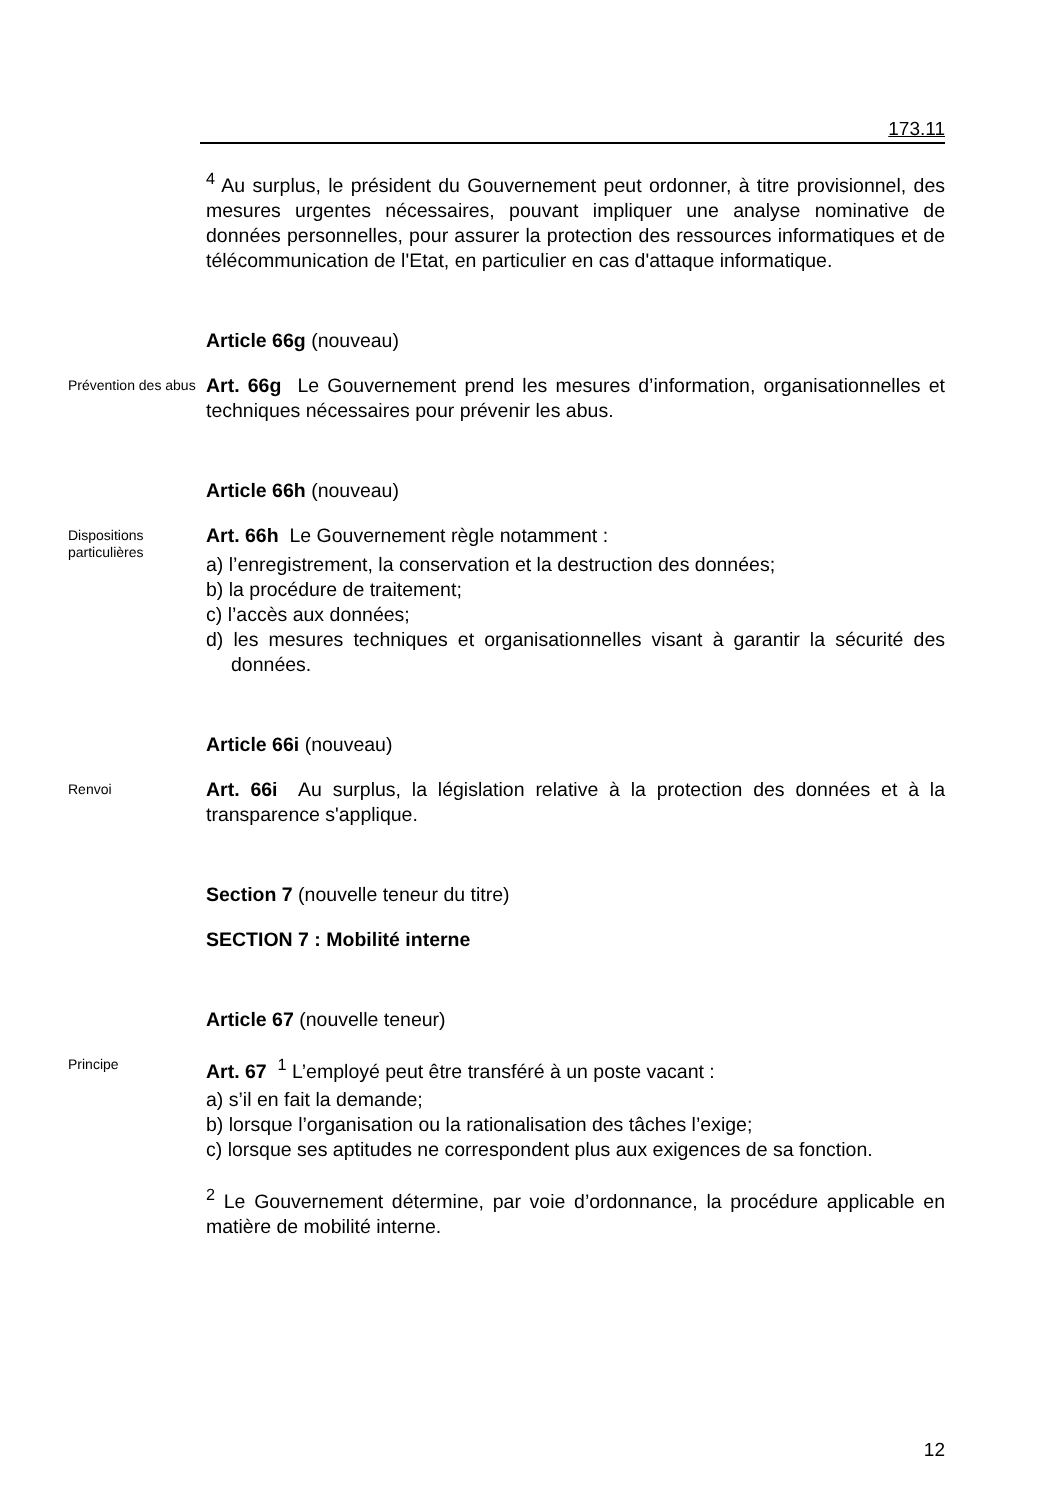173.11
<sup>4</sup> Au surplus, le président du Gouvernement peut ordonner, à titre provisionnel, des mesures urgentes nécessaires, pouvant impliquer une analyse nominative de données personnelles, pour assurer la protection des ressources informatiques et de télécommunication de l'Etat, en particulier en cas d'attaque informatique.
Article 66g (nouveau)
Prévention des abus
Art. 66g Le Gouvernement prend les mesures d’information, organisationnelles et techniques nécessaires pour prévenir les abus.
Article 66h (nouveau)
Dispositions particulières
Art. 66h Le Gouvernement règle notamment :
a) l’enregistrement, la conservation et la destruction des données;
b) la procédure de traitement;
c) l’accès aux données;
d) les mesures techniques et organisationnelles visant à garantir la sécurité des données.
Article 66i (nouveau)
Renvoi
Art. 66i Au surplus, la législation relative à la protection des données et à la transparence s'applique.
Section 7 (nouvelle teneur du titre)
SECTION 7 : Mobilité interne
Article 67 (nouvelle teneur)
Principe
Art. 67 <sup>1</sup> L’employé peut être transféré à un poste vacant :
a) s’il en fait la demande;
b) lorsque l’organisation ou la rationalisation des tâches l’exige;
c) lorsque ses aptitudes ne correspondent plus aux exigences de sa fonction.
<sup>2</sup> Le Gouvernement détermine, par voie d’ordonnance, la procédure applicable en matière de mobilité interne.
12